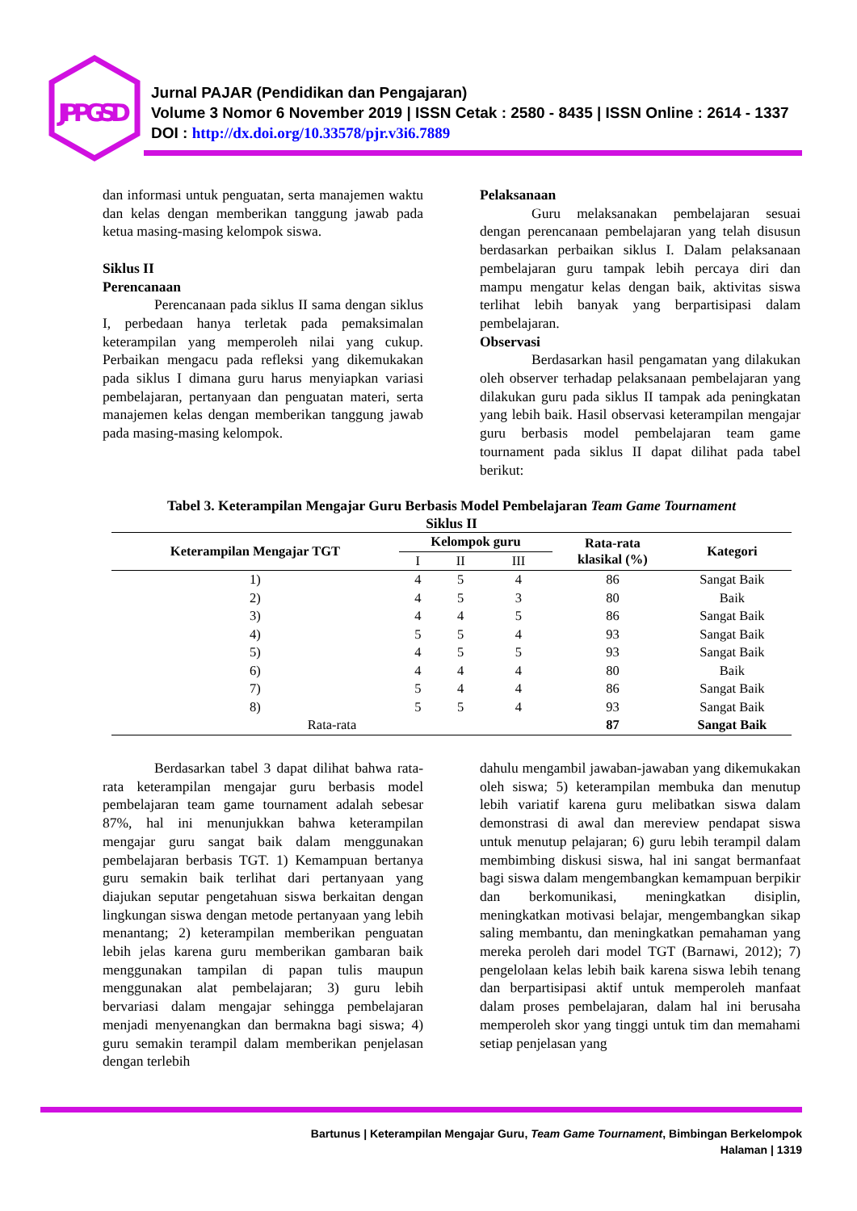JPPGSD
Jurnal PAJAR (Pendidikan dan Pengajaran)
Volume 3 Nomor 6 November 2019 | ISSN Cetak : 2580 - 8435 | ISSN Online : 2614 - 1337
DOI : http://dx.doi.org/10.33578/pjr.v3i6.7889
dan informasi untuk penguatan, serta manajemen waktu dan kelas dengan memberikan tanggung jawab pada ketua masing-masing kelompok siswa.
Siklus II
Perencanaan
Perencanaan pada siklus II sama dengan siklus I, perbedaan hanya terletak pada pemaksimalan keterampilan yang memperoleh nilai yang cukup. Perbaikan mengacu pada refleksi yang dikemukakan pada siklus I dimana guru harus menyiapkan variasi pembelajaran, pertanyaan dan penguatan materi, serta manajemen kelas dengan memberikan tanggung jawab pada masing-masing kelompok.
Pelaksanaan
Guru melaksanakan pembelajaran sesuai dengan perencanaan pembelajaran yang telah disusun berdasarkan perbaikan siklus I. Dalam pelaksanaan pembelajaran guru tampak lebih percaya diri dan mampu mengatur kelas dengan baik, aktivitas siswa terlihat lebih banyak yang berpartisipasi dalam pembelajaran.
Observasi
Berdasarkan hasil pengamatan yang dilakukan oleh observer terhadap pelaksanaan pembelajaran yang dilakukan guru pada siklus II tampak ada peningkatan yang lebih baik. Hasil observasi keterampilan mengajar guru berbasis model pembelajaran team game tournament pada siklus II dapat dilihat pada tabel berikut:
Tabel 3. Keterampilan Mengajar Guru Berbasis Model Pembelajaran Team Game Tournament
Siklus II
| Keterampilan Mengajar TGT | Kelompok guru | | | Rata-rata klasikal (%) | Kategori |
| --- | --- | --- | --- | --- | --- |
| | I | II | III | | |
| 1) | 4 | 5 | 4 | 86 | Sangat Baik |
| 2) | 4 | 5 | 3 | 80 | Baik |
| 3) | 4 | 4 | 5 | 86 | Sangat Baik |
| 4) | 5 | 5 | 4 | 93 | Sangat Baik |
| 5) | 4 | 5 | 5 | 93 | Sangat Baik |
| 6) | 4 | 4 | 4 | 80 | Baik |
| 7) | 5 | 4 | 4 | 86 | Sangat Baik |
| 8) | 5 | 5 | 4 | 93 | Sangat Baik |
| Rata-rata | | | | 87 | Sangat Baik |
Berdasarkan tabel 3 dapat dilihat bahwa rata-rata keterampilan mengajar guru berbasis model pembelajaran team game tournament adalah sebesar 87%, hal ini menunjukkan bahwa keterampilan mengajar guru sangat baik dalam menggunakan pembelajaran berbasis TGT. 1) Kemampuan bertanya guru semakin baik terlihat dari pertanyaan yang diajukan seputar pengetahuan siswa berkaitan dengan lingkungan siswa dengan metode pertanyaan yang lebih menantang; 2) keterampilan memberikan penguatan lebih jelas karena guru memberikan gambaran baik menggunakan tampilan di papan tulis maupun menggunakan alat pembelajaran; 3) guru lebih bervariasi dalam mengajar sehingga pembelajaran menjadi menyenangkan dan bermakna bagi siswa; 4) guru semakin terampil dalam memberikan penjelasan dengan terlebih
dahulu mengambil jawaban-jawaban yang dikemukakan oleh siswa; 5) keterampilan membuka dan menutup lebih variatif karena guru melibatkan siswa dalam demonstrasi di awal dan mereview pendapat siswa untuk menutup pelajaran; 6) guru lebih terampil dalam membimbing diskusi siswa, hal ini sangat bermanfaat bagi siswa dalam mengembangkan kemampuan berpikir dan berkomunikasi, meningkatkan disiplin, meningkatkan motivasi belajar, mengembangkan sikap saling membantu, dan meningkatkan pemahaman yang mereka peroleh dari model TGT (Barnawi, 2012); 7) pengelolaan kelas lebih baik karena siswa lebih tenang dan berpartisipasi aktif untuk memperoleh manfaat dalam proses pembelajaran, dalam hal ini berusaha memperoleh skor yang tinggi untuk tim dan memahami setiap penjelasan yang
Bartunus | Keterampilan Mengajar Guru, Team Game Tournament, Bimbingan Berkelompok
Halaman | 1319